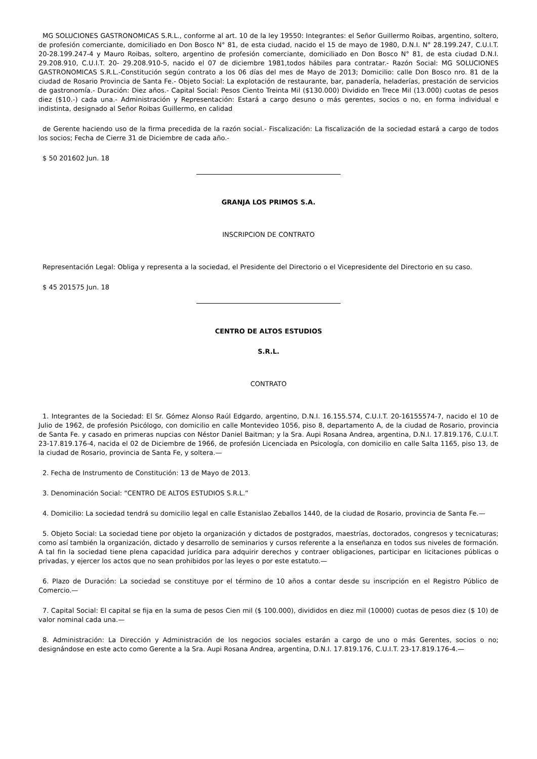MG SOLUCIONES GASTRONOMICAS S.R.L., conforme al art. 10 de la ley 19550: Integrantes: el Señor Guillermo Roibas, argentino, soltero, de profesión comerciante, domiciliado en Don Bosco N° 81, de esta ciudad, nacido el 15 de mayo de 1980, D.N.I. N° 28.199.247, C.U.I.T. 20-28.199.247-4 y Mauro Roibas, soltero, argentino de profesión comerciante, domiciliado en Don Bosco N° 81, de esta ciudad D.N.I. 29.208.910, C.U.I.T. 20- 29.208.910-5, nacido el 07 de diciembre 1981,todos hábiles para contratar.- Razón Social: MG SOLUCIONES GASTRONOMICAS S.R.L.-Constitución según contrato a los 06 días del mes de Mayo de 2013; Domicilio: calle Don Bosco nro. 81 de la ciudad de Rosario Provincia de Santa Fe.- Objeto Social: La explotación de restaurante, bar, panadería, heladerías, prestación de servicios de gastronomía.- Duración: Diez años.- Capital Social: Pesos Ciento Treinta Mil ($130.000) Dividido en Trece Mil (13.000) cuotas de pesos diez ($10.-) cada una.- Administración y Representación: Estará a cargo desuno o más gerentes, socios o no, en forma individual e indistinta, designado al Señor Roibas Guillermo, en calidad
de Gerente haciendo uso de la firma precedida de la razón social.- Fiscalización: La fiscalización de la sociedad estará a cargo de todos los socios; Fecha de Cierre 31 de Diciembre de cada año.-
$ 50 201602 Jun. 18
GRANJA LOS PRIMOS S.A.
INSCRIPCION DE CONTRATO
Representación Legal: Obliga y representa a la sociedad, el Presidente del Directorio o el Vicepresidente del Directorio en su caso.
$ 45 201575 Jun. 18
CENTRO DE ALTOS ESTUDIOS
S.R.L.
CONTRATO
1. Integrantes de la Sociedad: El Sr. Gómez Alonso Raúl Edgardo, argentino, D.N.I. 16.155.574, C.U.I.T. 20-16155574-7, nacido el 10 de Julio de 1962, de profesión Psicólogo, con domicilio en calle Montevideo 1056, piso 8, departamento A, de la ciudad de Rosario, provincia de Santa Fe. y casado en primeras nupcias con Néstor Daniel Baitman; y la Sra. Aupi Rosana Andrea, argentina, D.N.I. 17.819.176, C.U.I.T. 23-17.819.176-4, nacida el 02 de Diciembre de 1966, de profesión Licenciada en Psicología, con domicilio en calle Salta 1165, piso 13, de la ciudad de Rosario, provincia de Santa Fe, y soltera.—
2. Fecha de Instrumento de Constitución: 13 de Mayo de 2013.
3. Denominación Social: “CENTRO DE ALTOS ESTUDIOS S.R.L.”
4. Domicilio: La sociedad tendrá su domicilio legal en calle Estanislao Zeballos 1440, de la ciudad de Rosario, provincia de Santa Fe.—
5. Objeto Social: La sociedad tiene por objeto la organización y dictados de postgrados, maestrías, doctorados, congresos y tecnicaturas; como así también la organización, dictado y desarrollo de seminarios y cursos referente a la enseñanza en todos sus niveles de formación. A tal fin la sociedad tiene plena capacidad jurídica para adquirir derechos y contraer obligaciones, participar en licitaciones públicas o privadas, y ejercer los actos que no sean prohibidos por las leyes o por este estatuto.—
6. Plazo de Duración: La sociedad se constituye por el término de 10 años a contar desde su inscripción en el Registro Público de Comercio.—
7. Capital Social: El capital se fija en la suma de pesos Cien mil ($ 100.000), divididos en diez mil (10000) cuotas de pesos diez ($ 10) de valor nominal cada una.—
8. Administración: La Dirección y Administración de los negocios sociales estarán a cargo de uno o más Gerentes, socios o no; designándose en este acto como Gerente a la Sra. Aupi Rosana Andrea, argentina, D.N.I. 17.819.176, C.U.I.T. 23-17.819.176-4.—